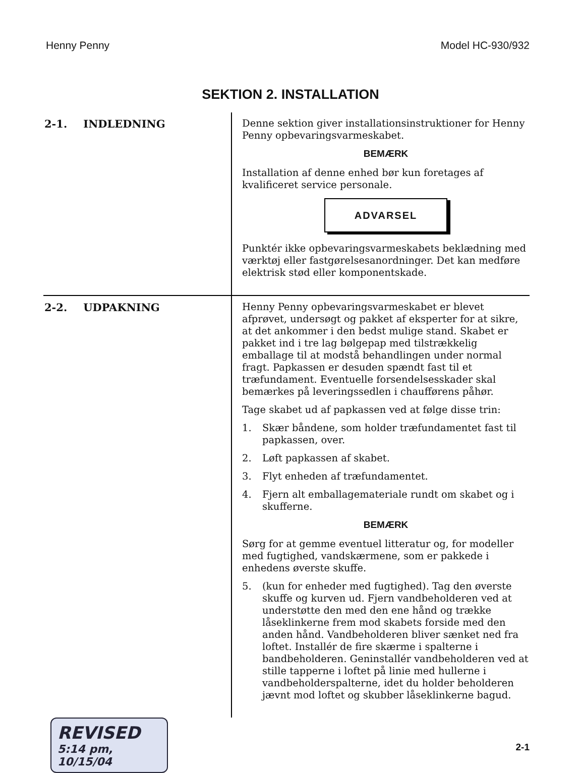Henny Penny Model HC-930/932
SEKTION 2. INSTALLATION
2-1. INDLEDNING
Denne sektion giver installationsinstruktioner for Henny Penny opbevaringsvarmeskabet.
BEMÆRK
Installation af denne enhed bør kun foretages af kvalificeret service personale.
ADVARSEL
Punktér ikke opbevaringsvarmeskabets beklædning med værktøj eller fastgørelsesanordninger. Det kan medføre elektrisk stød eller komponentskade.
2-2. UDPAKNING
Henny Penny opbevaringsvarmeskabet er blevet afprøvet, undersøgt og pakket af eksperter for at sikre, at det ankommer i den bedst mulige stand. Skabet er pakket ind i tre lag bølgepap med tilstrækkelig emballage til at modstå behandlingen under normal fragt. Papkassen er desuden spændt fast til et træfundament. Eventuelle forsendelsesskader skal bemærkes på leveringssedlen i chaufførens påhør.
Tage skabet ud af papkassen ved at følge disse trin:
1. Skær båndene, som holder træfundamentet fast til papkassen, over.
2. Løft papkassen af skabet.
3. Flyt enheden af træfundamentet.
4. Fjern alt emballagemateriale rundt om skabet og i skufferne.
BEMÆRK
Sørg for at gemme eventuel litteratur og, for modeller med fugtighed, vandskærmene, som er pakkede i enhedens øverste skuffe.
5. (kun for enheder med fugtighed). Tag den øverste skuffe og kurven ud. Fjern vandbeholderen ved at understøtte den med den ene hånd og trække låseklinkerne frem mod skabets forside med den anden hånd. Vandbeholderen bliver sænket ned fra loftet. Installér de fire skærme i spalterne i bandbeholderen. Geninstallér vandbeholderen ved at stille tapperne i loftet på linie med hullerne i vandbeholderspalterne, idet du holder beholderen jævnt mod loftet og skubber låseklinkerne bagud.
REVISED
5:14 pm, 10/15/04
2-1